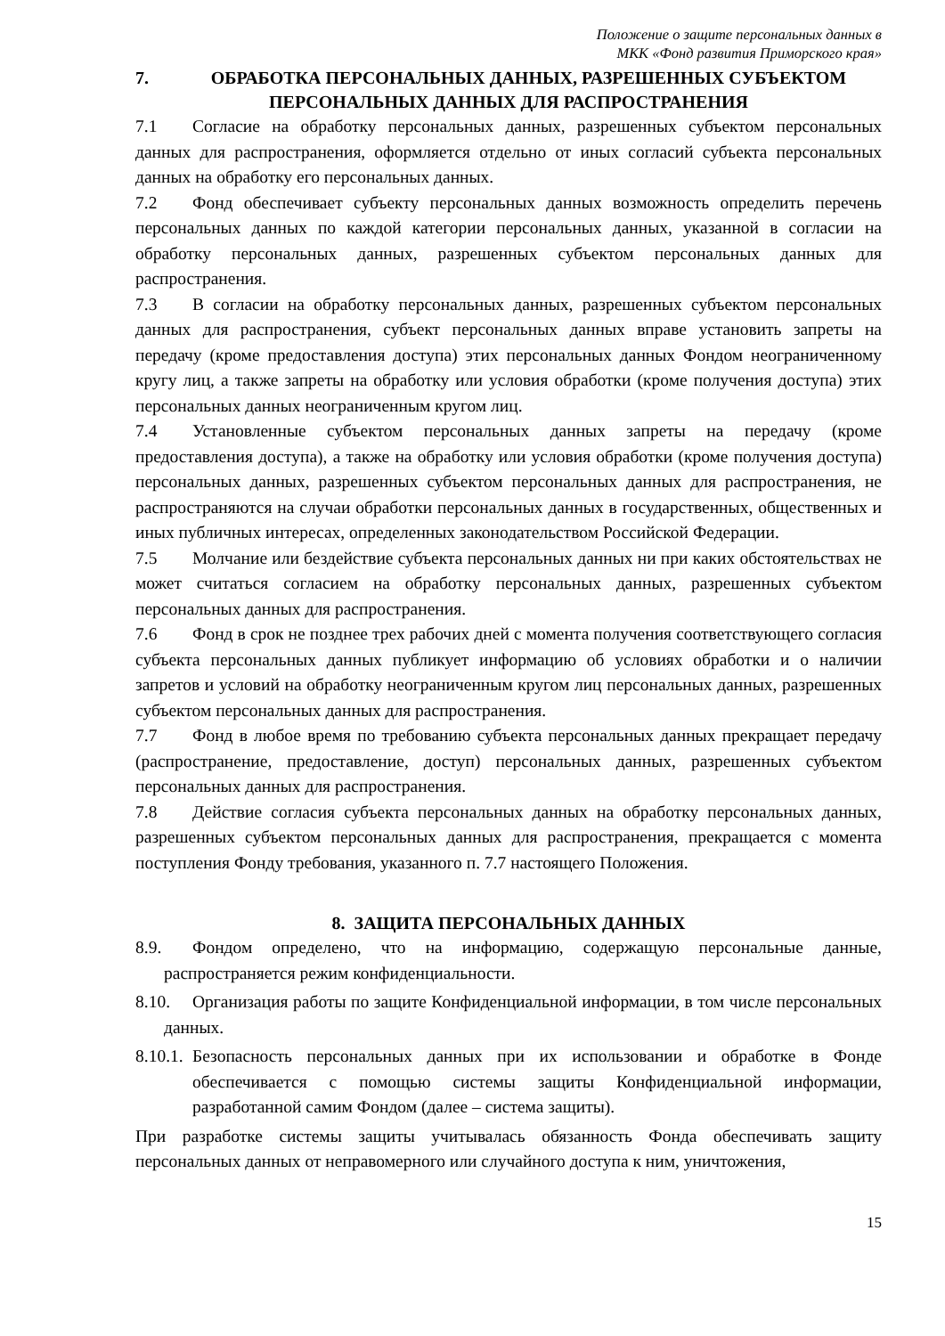Положение о защите персональных данных в
МКК «Фонд развития Приморского края»
7. ОБРАБОТКА ПЕРСОНАЛЬНЫХ ДАННЫХ, РАЗРЕШЕННЫХ СУБЪЕКТОМ ПЕРСОНАЛЬНЫХ ДАННЫХ ДЛЯ РАСПРОСТРАНЕНИЯ
7.1 Согласие на обработку персональных данных, разрешенных субъектом персональных данных для распространения, оформляется отдельно от иных согласий субъекта персональных данных на обработку его персональных данных.
7.2 Фонд обеспечивает субъекту персональных данных возможность определить перечень персональных данных по каждой категории персональных данных, указанной в согласии на обработку персональных данных, разрешенных субъектом персональных данных для распространения.
7.3 В согласии на обработку персональных данных, разрешенных субъектом персональных данных для распространения, субъект персональных данных вправе установить запреты на передачу (кроме предоставления доступа) этих персональных данных Фондом неограниченному кругу лиц, а также запреты на обработку или условия обработки (кроме получения доступа) этих персональных данных неограниченным кругом лиц.
7.4 Установленные субъектом персональных данных запреты на передачу (кроме предоставления доступа), а также на обработку или условия обработки (кроме получения доступа) персональных данных, разрешенных субъектом персональных данных для распространения, не распространяются на случаи обработки персональных данных в государственных, общественных и иных публичных интересах, определенных законодательством Российской Федерации.
7.5 Молчание или бездействие субъекта персональных данных ни при каких обстоятельствах не может считаться согласием на обработку персональных данных, разрешенных субъектом персональных данных для распространения.
7.6 Фонд в срок не позднее трех рабочих дней с момента получения соответствующего согласия субъекта персональных данных публикует информацию об условиях обработки и о наличии запретов и условий на обработку неограниченным кругом лиц персональных данных, разрешенных субъектом персональных данных для распространения.
7.7 Фонд в любое время по требованию субъекта персональных данных прекращает передачу (распространение, предоставление, доступ) персональных данных, разрешенных субъектом персональных данных для распространения.
7.8 Действие согласия субъекта персональных данных на обработку персональных данных, разрешенных субъектом персональных данных для распространения, прекращается с момента поступления Фонду требования, указанного п. 7.7 настоящего Положения.
8. ЗАЩИТА ПЕРСОНАЛЬНЫХ ДАННЫХ
8.9. Фондом определено, что на информацию, содержащую персональные данные, распространяется режим конфиденциальности.
8.10. Организация работы по защите Конфиденциальной информации, в том числе персональных данных.
8.10.1. Безопасность персональных данных при их использовании и обработке в Фонде обеспечивается с помощью системы защиты Конфиденциальной информации, разработанной самим Фондом (далее – система защиты).
При разработке системы защиты учитывалась обязанность Фонда обеспечивать защиту персональных данных от неправомерного или случайного доступа к ним, уничтожения,
15